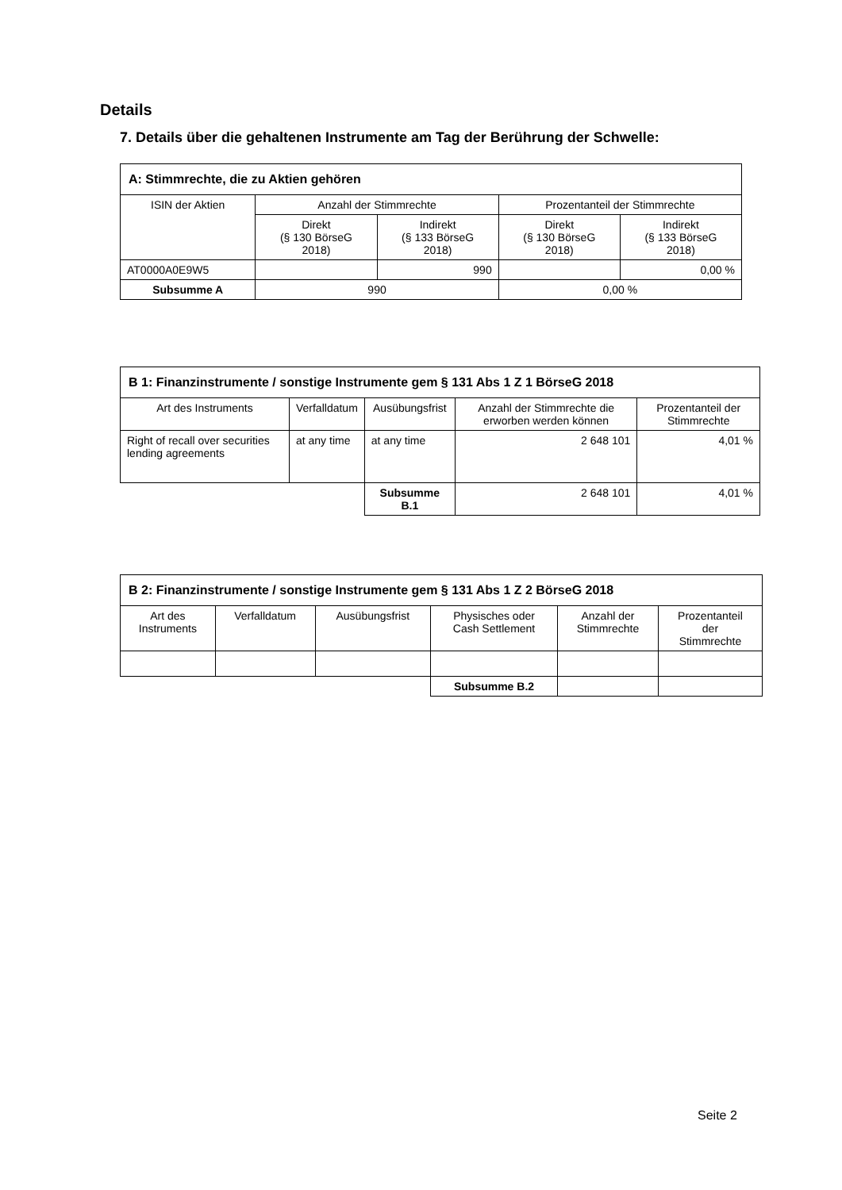Details
7. Details über die gehaltenen Instrumente am Tag der Berührung der Schwelle:
| A: Stimmrechte, die zu Aktien gehören | | | | |
| --- | --- | --- | --- | --- |
| ISIN der Aktien | Anzahl der Stimmrechte | | Prozentanteil der Stimmrechte | |
| | Direkt (§ 130 BörseG 2018) | Indirekt (§ 133 BörseG 2018) | Direkt (§ 130 BörseG 2018) | Indirekt (§ 133 BörseG 2018) |
| AT0000A0E9W5 | | 990 | | 0,00 % |
| Subsumme A | 990 | | 0,00 % | |
| B 1: Finanzinstrumente / sonstige Instrumente gem § 131 Abs 1 Z 1 BörseG 2018 | | | | |
| --- | --- | --- | --- | --- |
| Art des Instruments | Verfalldatum | Ausübungsfrist | Anzahl der Stimmrechte die erworben werden können | Prozentanteil der Stimmrechte |
| Right of recall over securities lending agreements | at any time | at any time | 2 648 101 | 4,01 % |
| | | Subsumme B.1 | 2 648 101 | 4,01 % |
| B 2: Finanzinstrumente / sonstige Instrumente gem § 131 Abs 1 Z 2 BörseG 2018 | | | | | |
| --- | --- | --- | --- | --- | --- |
| Art des Instruments | Verfalldatum | Ausübungsfrist | Physisches oder Cash Settlement | Anzahl der Stimmrechte | Prozentanteil der Stimmrechte |
| | | | Subsumme B.2 | | |
Seite 2